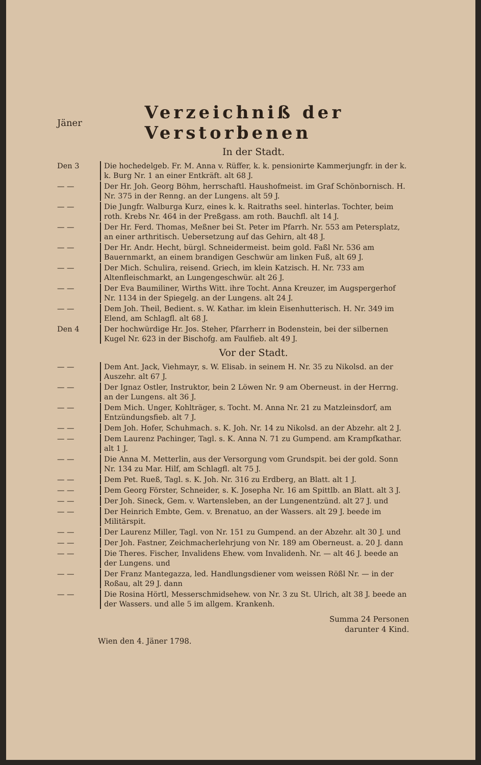Jäner
Verzeichniß der Verstorbenen
In der Stadt.
Den 3 Die hochedelgeb. Fr. M. Anna v. Rüffer, k. k. pensionirte Kammerjungfr. in der k. k. Burg Nr. 1 an einer Entkräft. alt 68 J.
— — Der Hr. Joh. Georg Böhm, herrschaftl. Haushofmeist. im Graf Schönbornisch. H. Nr. 375 in der Renng. an der Lungens. alt 59 J.
— — Die Jungfr. Walburga Kurz, eines k. k. Raitraths seel. hinterlas. Tochter, beim roth. Krebs Nr. 464 in der Preßgass. am roth. Bauchfl. alt 14 J.
— — Der Hr. Ferd. Thomas, Meßner bei St. Peter im Pfarrh. Nr. 553 am Petersplatz, an einer arthritisch. Uebersetzung auf das Gehirn, alt 48 J.
— — Der Hr. Andr. Hecht, bürgl. Schneidermeist. beim gold. Faßl Nr. 536 am Bauernmarkt, an einem brandigen Geschwür am linken Fuß, alt 69 J.
— — Der Mich. Schulira, reisend. Griech, im klein Katzisch. H. Nr. 733 am Altenfleischmarkt, an Lungengeschwür. alt 26 J.
— — Der Eva Baumiliner, Wirths Witt. ihre Tocht. Anna Kreuzer, im Augspergerhof Nr. 1134 in der Spiegelg. an der Lungens. alt 24 J.
— — Dem Joh. Theil, Bedient. s. W. Kathar. im klein Eisenhutterisch. H. Nr. 349 im Elend, am Schlagfl. alt 68 J.
Den 4 Der hochwürdige Hr. Jos. Steher, Pfarrherr in Bodenstein, bei der silbernen Kugel Nr. 623 in der Bischofg. am Faulfieb. alt 49 J.
Vor der Stadt.
— — Dem Ant. Jack, Viehmayr, s. W. Elisab. in seinem H. Nr. 35 zu Nikolsd. an der Auszehr. alt 67 J.
— — Der Ignaz Ostler, Instruktor, bein 2 Löwen Nr. 9 am Oberneust. in der Herrng. an der Lungens. alt 36 J.
— — Dem Mich. Unger, Kohlträger, s. Tocht. M. Anna Nr. 21 zu Matzleinsdorf, am Entzündungsfieb. alt 7 J.
— — Dem Joh. Hofer, Schuhmach. s. K. Joh. Nr. 14 zu Nikolsd. an der Abzehr. alt 2 J.
— — Dem Laurenz Pachinger, Tagl. s. K. Anna N. 71 zu Gumpend. am Krampfkathar. alt 1 J.
— — Die Anna M. Metterlin, aus der Versorgung vom Grundspit. bei der gold. Sonn Nr. 134 zu Mar. Hilf, am Schlagfl. alt 75 J.
— — Dem Pet. Rueß, Tagl. s. K. Joh. Nr. 316 zu Erdberg, an Blatt. alt 1 J.
— — Dem Georg Förster, Schneider, s. K. Josepha Nr. 16 am Spittlb. an Blatt. alt 3 J.
— — Der Joh. Sineck, Gem. v. Wartensleben, an der Lungenentzünd. alt 27 J. und
— — Der Heinrich Embte, Gem. v. Brenatuo, an der Wassers. alt 29 J. beede im Militärspit.
— — Der Laurenz Miller, Tagl. von Nr. 151 zu Gumpend. an der Abzehr. alt 30 J. und
— — Der Joh. Fastner, Zeichmacherlehrjung von Nr. 189 am Oberneust. a. 20 J. dann
— — Die Theres. Fischer, Invalidens Ehew. vom Invalidenh. Nr. — alt 46 J. beede an der Lungens. und
— — Der Franz Mantegazza, led. Handlungsdiener vom weissen Rößl Nr. — in der Roßau, alt 29 J. dann
— — Die Rosina Hörtl, Messerschmidsehew. von Nr. 3 zu St. Ulrich, alt 38 J. beede an der Wassers. und alle 5 im allgem. Krankenh.
Summa 24 Personen
darunter 4 Kind.
Wien den 4. Jäner 1798.